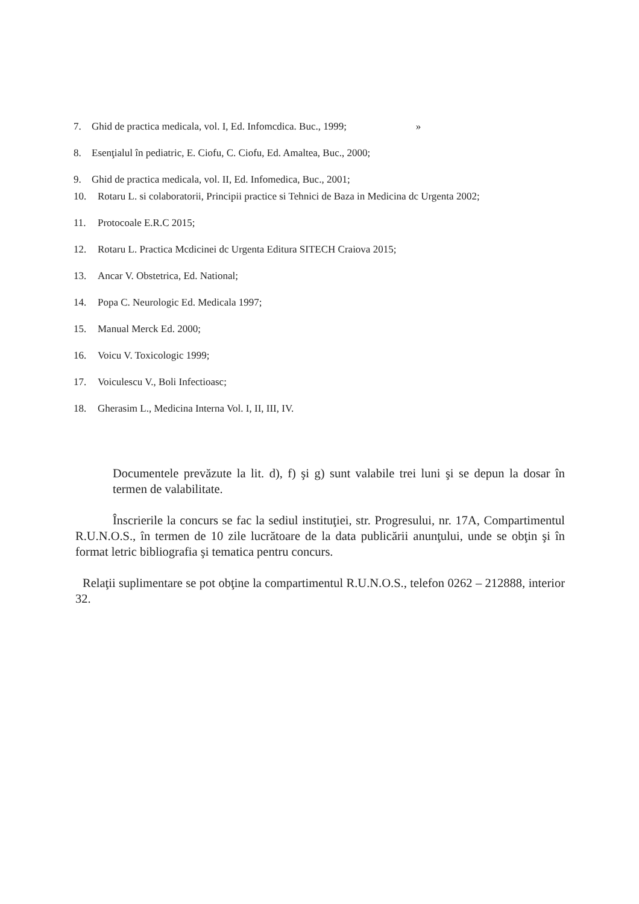7. Ghid de practica medicala, vol. I, Ed. Infomcdica. Buc., 1999; »
8. Esenţialul în pediatric, E. Ciofu, C. Ciofu, Ed. Amaltea, Buc., 2000;
9. Ghid de practica medicala, vol. II, Ed. Infomedica, Buc., 2001;
10. Rotaru L. si colaboratorii, Principii practice si Tehnici de Baza in Medicina dc Urgenta 2002;
11. Protocoale E.R.C 2015;
12. Rotaru L. Practica Mcdicinei dc Urgenta Editura SITECH Craiova 2015;
13. Ancar V. Obstetrica, Ed. National;
14. Popa C. Neurologic Ed. Medicala 1997;
15. Manual Merck Ed. 2000;
16. Voicu V. Toxicologic 1999;
17. Voiculescu V., Boli Infectioasc;
18. Gherasim L., Medicina Interna Vol. I, II, III, IV.
Documentele prevăzute la lit. d), f) şi g) sunt valabile trei luni şi se depun la dosar în termen de valabilitate.
Înscrierile la concurs se fac la sediul instituţiei, str. Progresului, nr. 17A, Compartimentul R.U.N.O.S., în termen de 10 zile lucrătoare de la data publicării anunţului, unde se obţin şi în format letric bibliografia şi tematica pentru concurs.
Relaţii suplimentare se pot obţine la compartimentul R.U.N.O.S., telefon 0262 – 212888, interior 32.